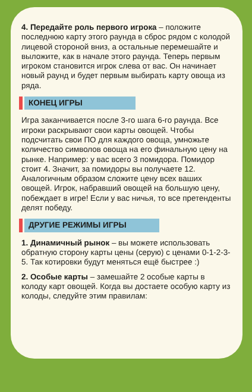4. Передайте роль первого игрока – положите последнюю карту этого раунда в сброс рядом с колодой лицевой стороной вниз, а остальные перемешайте и выложите, как в начале этого раунда. Теперь первым игроком становится игрок слева от вас. Он начинает новый раунд и будет первым выбирать карту овоща из ряда.
КОНЕЦ ИГРЫ
Игра заканчивается после 3-го шага 6-го раунда. Все игроки раскрывают свои карты овощей. Чтобы подсчитать свои ПО для каждого овоща, умножьте количество символов овоща на его финальную цену на рынке. Например: у вас всего 3 помидора. Помидор стоит 4. Значит, за помидоры вы получаете 12. Аналогичным образом сложите цену всех ваших овощей. Игрок, набравший овощей на большую цену, побеждает в игре! Если у вас ничья, то все претенденты делят победу.
ДРУГИЕ РЕЖИМЫ ИГРЫ
1. Динамичный рынок – вы можете использовать обратную сторону карты цены (серую) с ценами 0-1-2-3-5. Так котировки будут меняться ещё быстрее :)
2. Особые карты – замешайте 2 особые карты в колоду карт овощей. Когда вы достаете особую карту из колоды, следуйте этим правилам: